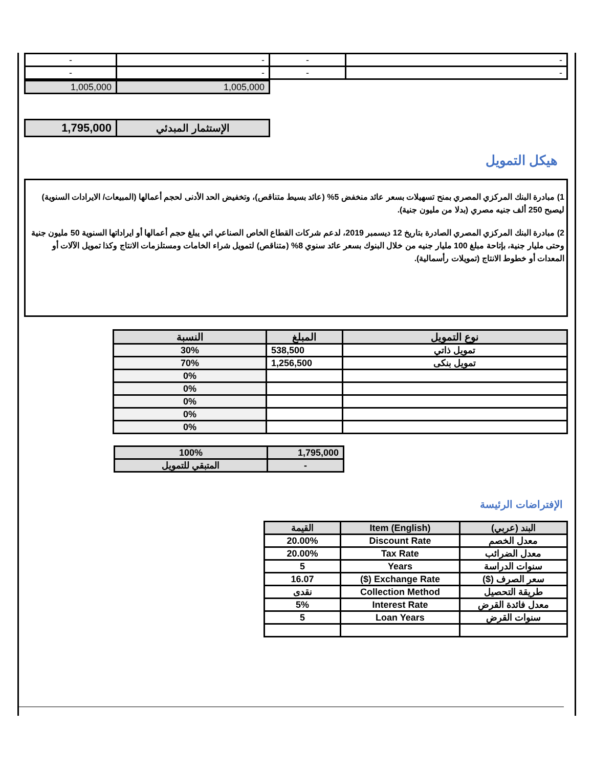| - | - | - | - |
| - | - | - | - |
| 1,005,000 | 1,005,000 |
| 1,795,000 | الإستثمار المبدئي |
هيكل التمويل
1) مبادرة البنك المركزي المصري بمنح تسهيلات بسعر عائد منخفض 5% (عائد بسيط متناقص)، وتخفيض الحد الأدنى لحجم أعمالها (المبيعات/ الايرادات السنوية) ليصبح 250 ألف جنيه مصري (بدلا من مليون جنية).
2) مبادرة البنك المركزي المصري الصادرة بتاريخ 12 ديسمبر 2019، لدعم شركات القطاع الخاص الصناعي اتي يبلغ حجم أعمالها أو ايراداتها السنوية 50 مليون جنية وحتى مليار جنية، بإتاحة مبلغ 100 مليار جنيه من خلال البنوك بسعر عائد سنوي 8% (متناقص) لتمويل شراء الخامات ومستلزمات الانتاج وكذا تمويل الآلات أو المعدات أو خطوط الانتاج (تمويلات رأسمالية).
| نوع التمويل | المبلغ | النسبة |
| --- | --- | --- |
| تمويل ذاتي | 538,500 | 30% |
| تمويل بنكى | 1,256,500 | 70% |
| | | 0% |
| | | 0% |
| | | 0% |
| | | 0% |
| | | 0% |
| 100% | 1,795,000 |
| المتبقي للتمويل | - |
الإفتراضات الرئيسة
| البند (عربي) | Item (English) | القيمة |
| --- | --- | --- |
| معدل الخصم | Discount Rate | 20.00% |
| معدل الضرائب | Tax Rate | 20.00% |
| سنوات الدراسة | Years | 5 |
| سعر الصرف ($) | Exchange Rate ($) | 16.07 |
| طريقة التحصيل | Collection Method | نقدى |
| معدل فائدة القرض | Interest Rate | 5% |
| سنوات القرض | Loan Years | 5 |